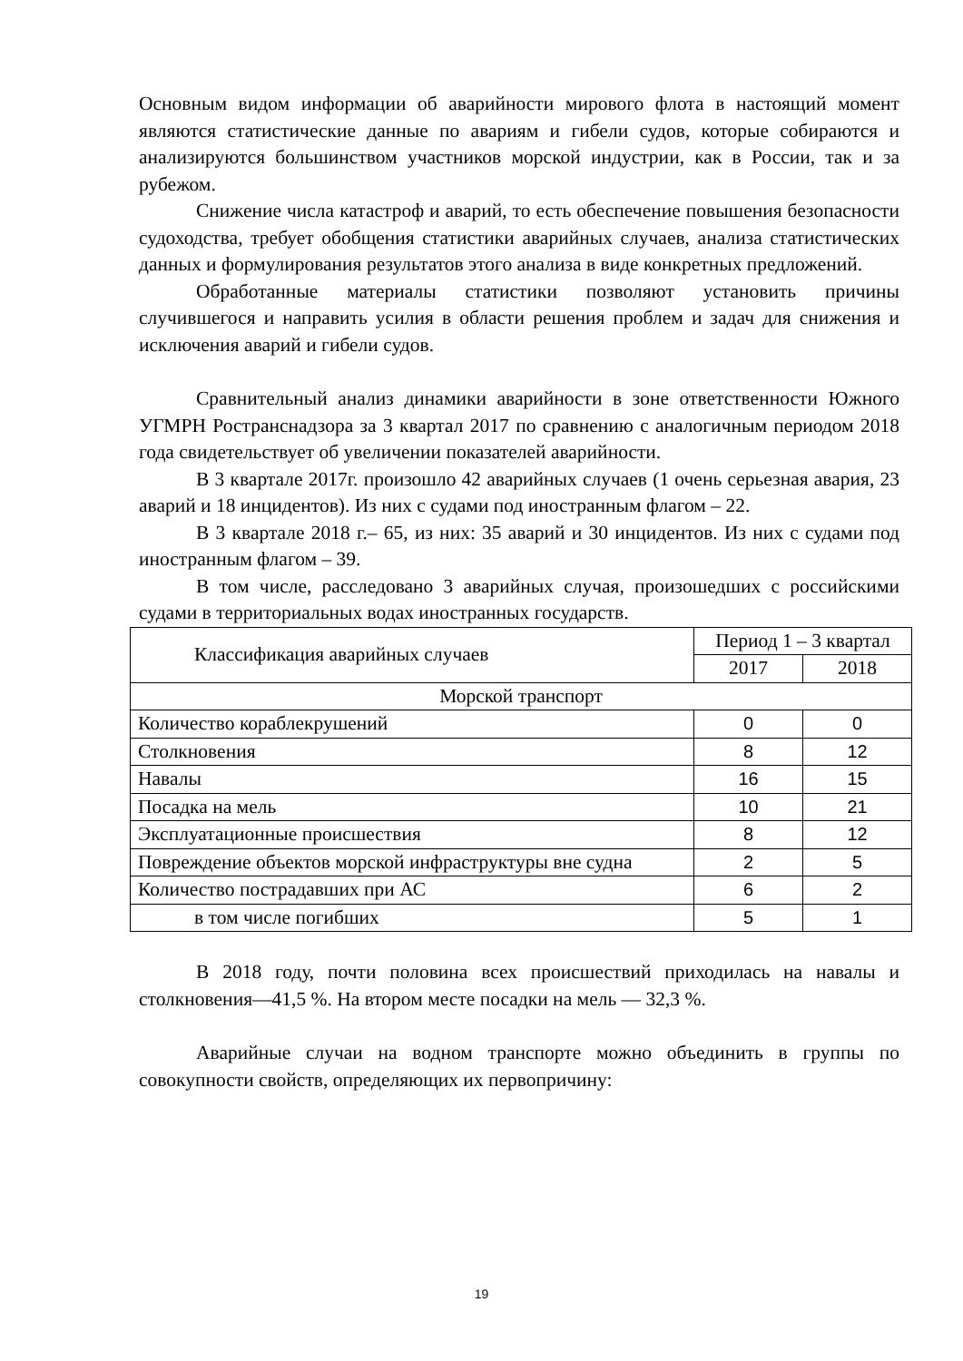Основным видом информации об аварийности мирового флота в настоящий момент являются статистические данные по авариям и гибели судов, которые собираются и анализируются большинством участников морской индустрии, как в России, так и за рубежом.
Снижение числа катастроф и аварий, то есть обеспечение повышения безопасности судоходства, требует обобщения статистики аварийных случаев, анализа статистических данных и формулирования результатов этого анализа в виде конкретных предложений.
Обработанные материалы статистики позволяют установить причины случившегося и направить усилия в области решения проблем и задач для снижения и исключения аварий и гибели судов.
Сравнительный анализ динамики аварийности в зоне ответственности Южного УГМРН Ространснадзора за 3 квартал 2017 по сравнению с аналогичным периодом 2018 года свидетельствует об увеличении показателей аварийности.
В 3 квартале 2017г. произошло 42 аварийных случаев (1 очень серьезная авария, 23 аварий и 18 инцидентов). Из них с судами под иностранным флагом – 22.
В 3 квартале 2018 г.– 65, из них: 35 аварий и 30 инцидентов. Из них с судами под иностранным флагом – 39.
В том числе, расследовано 3 аварийных случая, произошедших с российскими судами в территориальных водах иностранных государств.
| Классификация аварийных случаев | Период 1 – 3 квартал | |
| --- | --- | --- |
| | 2017 | 2018 |
| Морской транспорт | | |
| Количество кораблекрушений | 0 | 0 |
| Столкновения | 8 | 12 |
| Навалы | 16 | 15 |
| Посадка на мель | 10 | 21 |
| Эксплуатационные происшествия | 8 | 12 |
| Повреждение объектов морской инфраструктуры вне судна | 2 | 5 |
| Количество пострадавших при АС | 6 | 2 |
| в том числе погибших | 5 | 1 |
В 2018 году, почти половина всех происшествий приходилась на навалы и столкновения—41,5 %. На втором месте посадки на мель — 32,3 %.
Аварийные случаи на водном транспорте можно объединить в группы по совокупности свойств, определяющих их первопричину:
19